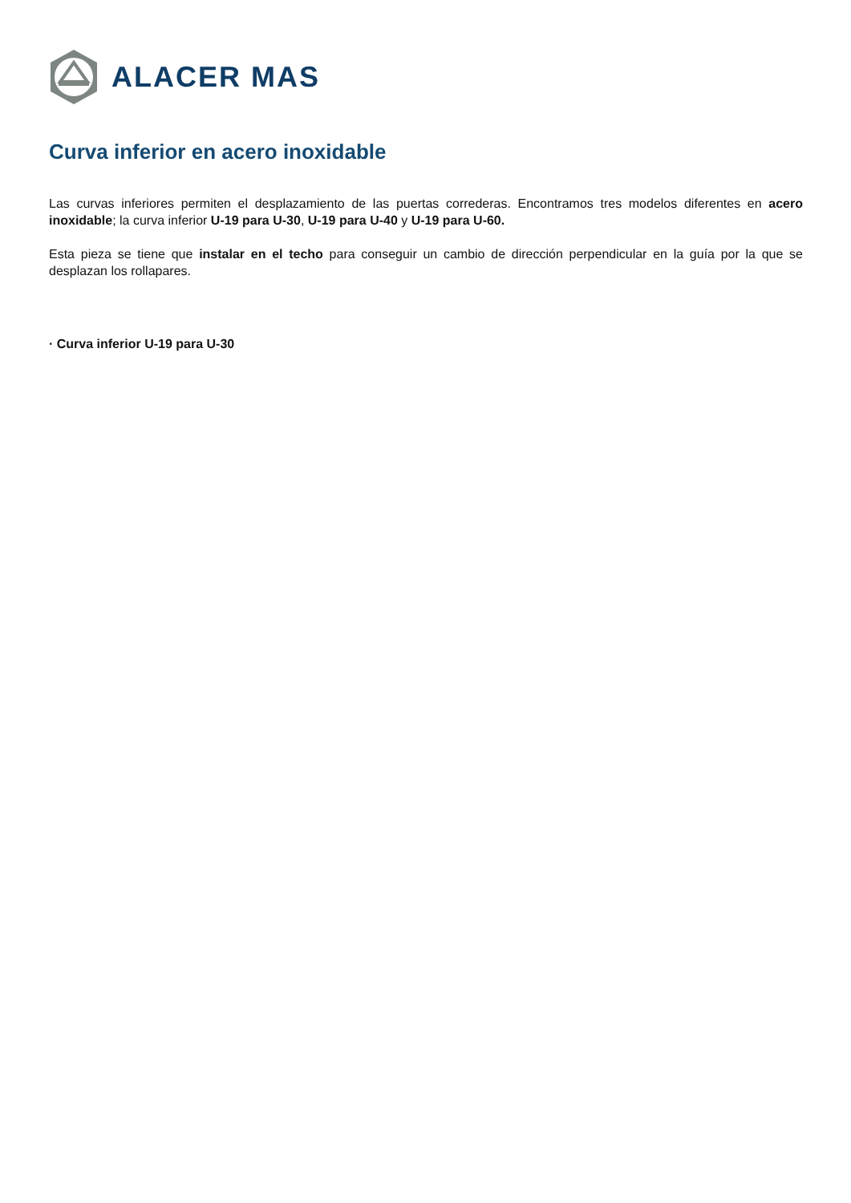ALACER MAS
Curva inferior en acero inoxidable
Las curvas inferiores permiten el desplazamiento de las puertas correderas. Encontramos tres modelos diferentes en acero inoxidable; la curva inferior U-19 para U-30, U-19 para U-40 y U-19 para U-60.
Esta pieza se tiene que instalar en el techo para conseguir un cambio de dirección perpendicular en la guía por la que se desplazan los rollapares.
· Curva inferior U-19 para U-30